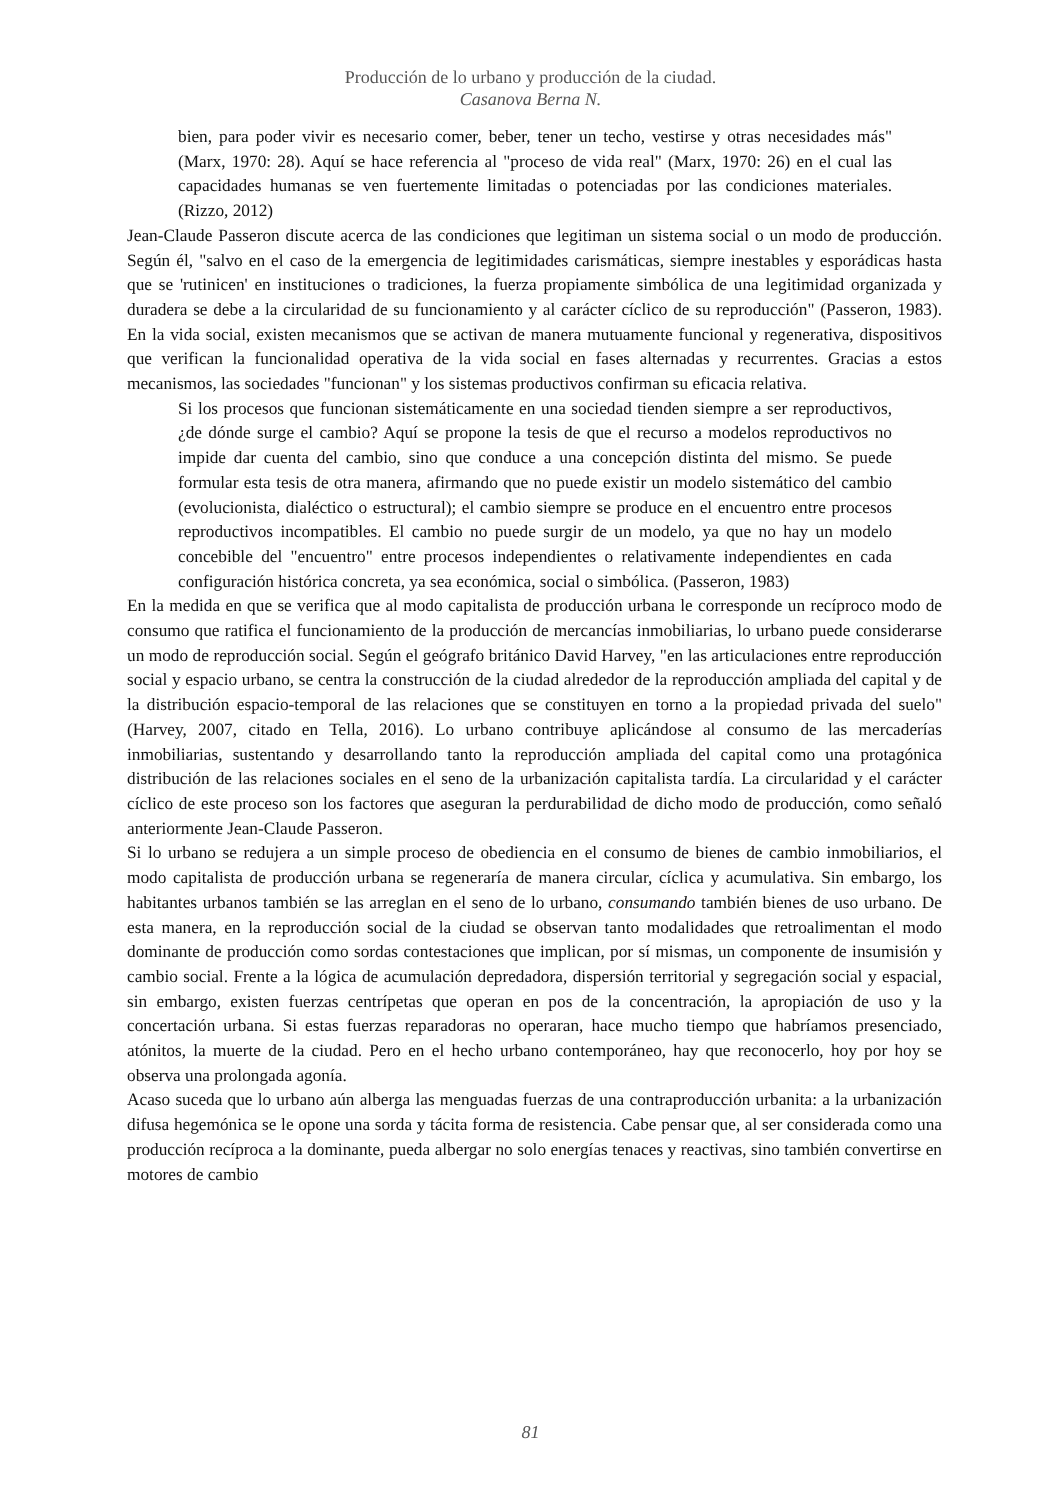Producción de lo urbano y producción de la ciudad.
Casanova Berna N.
bien, para poder vivir es necesario comer, beber, tener un techo, vestirse y otras necesidades más" (Marx, 1970: 28). Aquí se hace referencia al "proceso de vida real" (Marx, 1970: 26) en el cual las capacidades humanas se ven fuertemente limitadas o potenciadas por las condiciones materiales. (Rizzo, 2012)
Jean-Claude Passeron discute acerca de las condiciones que legitiman un sistema social o un modo de producción. Según él, "salvo en el caso de la emergencia de legitimidades carismáticas, siempre inestables y esporádicas hasta que se 'rutinicen' en instituciones o tradiciones, la fuerza propiamente simbólica de una legitimidad organizada y duradera se debe a la circularidad de su funcionamiento y al carácter cíclico de su reproducción" (Passeron, 1983). En la vida social, existen mecanismos que se activan de manera mutuamente funcional y regenerativa, dispositivos que verifican la funcionalidad operativa de la vida social en fases alternadas y recurrentes. Gracias a estos mecanismos, las sociedades "funcionan" y los sistemas productivos confirman su eficacia relativa.
Si los procesos que funcionan sistemáticamente en una sociedad tienden siempre a ser reproductivos, ¿de dónde surge el cambio? Aquí se propone la tesis de que el recurso a modelos reproductivos no impide dar cuenta del cambio, sino que conduce a una concepción distinta del mismo. Se puede formular esta tesis de otra manera, afirmando que no puede existir un modelo sistemático del cambio (evolucionista, dialéctico o estructural); el cambio siempre se produce en el encuentro entre procesos reproductivos incompatibles. El cambio no puede surgir de un modelo, ya que no hay un modelo concebible del "encuentro" entre procesos independientes o relativamente independientes en cada configuración histórica concreta, ya sea económica, social o simbólica. (Passeron, 1983)
En la medida en que se verifica que al modo capitalista de producción urbana le corresponde un recíproco modo de consumo que ratifica el funcionamiento de la producción de mercancías inmobiliarias, lo urbano puede considerarse un modo de reproducción social. Según el geógrafo británico David Harvey, "en las articulaciones entre reproducción social y espacio urbano, se centra la construcción de la ciudad alrededor de la reproducción ampliada del capital y de la distribución espacio-temporal de las relaciones que se constituyen en torno a la propiedad privada del suelo" (Harvey, 2007, citado en Tella, 2016). Lo urbano contribuye aplicándose al consumo de las mercaderías inmobiliarias, sustentando y desarrollando tanto la reproducción ampliada del capital como una protagónica distribución de las relaciones sociales en el seno de la urbanización capitalista tardía. La circularidad y el carácter cíclico de este proceso son los factores que aseguran la perdurabilidad de dicho modo de producción, como señaló anteriormente Jean-Claude Passeron.
Si lo urbano se redujera a un simple proceso de obediencia en el consumo de bienes de cambio inmobiliarios, el modo capitalista de producción urbana se regeneraría de manera circular, cíclica y acumulativa. Sin embargo, los habitantes urbanos también se las arreglan en el seno de lo urbano, consumando también bienes de uso urbano. De esta manera, en la reproducción social de la ciudad se observan tanto modalidades que retroalimentan el modo dominante de producción como sordas contestaciones que implican, por sí mismas, un componente de insumisión y cambio social. Frente a la lógica de acumulación depredadora, dispersión territorial y segregación social y espacial, sin embargo, existen fuerzas centrípetas que operan en pos de la concentración, la apropiación de uso y la concertación urbana. Si estas fuerzas reparadoras no operaran, hace mucho tiempo que habríamos presenciado, atónitos, la muerte de la ciudad. Pero en el hecho urbano contemporáneo, hay que reconocerlo, hoy por hoy se observa una prolongada agonía.
Acaso suceda que lo urbano aún alberga las menguadas fuerzas de una contraproducción urbanita: a la urbanización difusa hegemónica se le opone una sorda y tácita forma de resistencia. Cabe pensar que, al ser considerada como una producción recíproca a la dominante, pueda albergar no solo energías tenaces y reactivas, sino también convertirse en motores de cambio
81